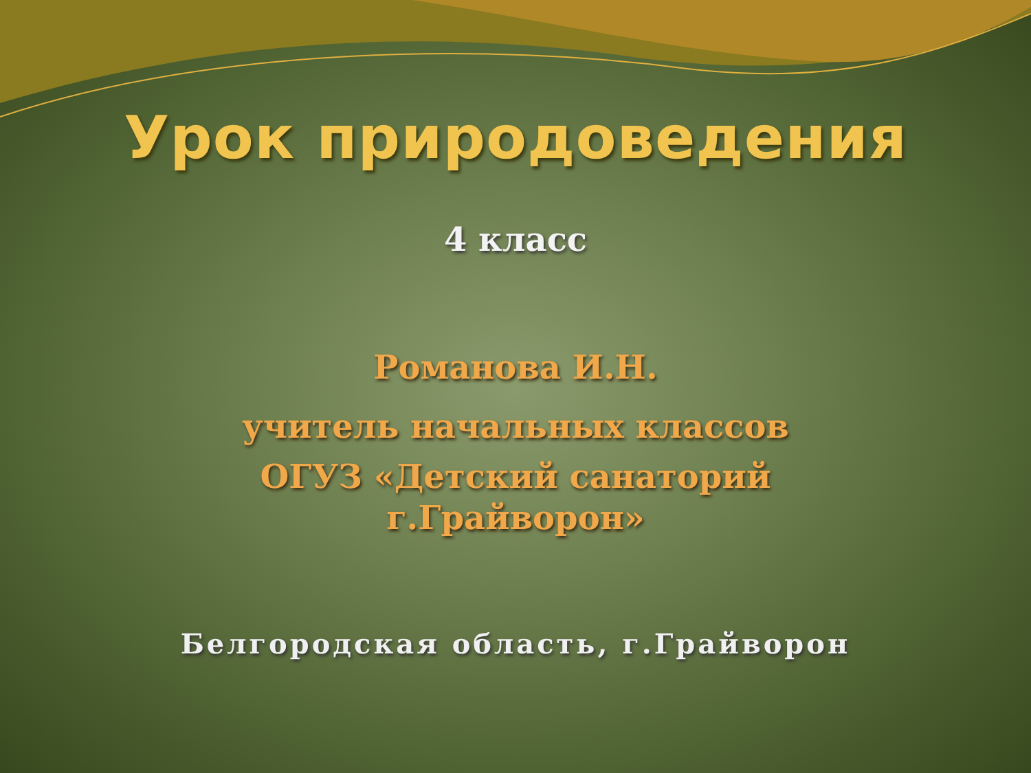Урок природоведения
4 класс
Романова И.Н.
учитель начальных классов
ОГУЗ «Детский санаторий
г.Грайворон»
Белгородская область, г.Грайворон